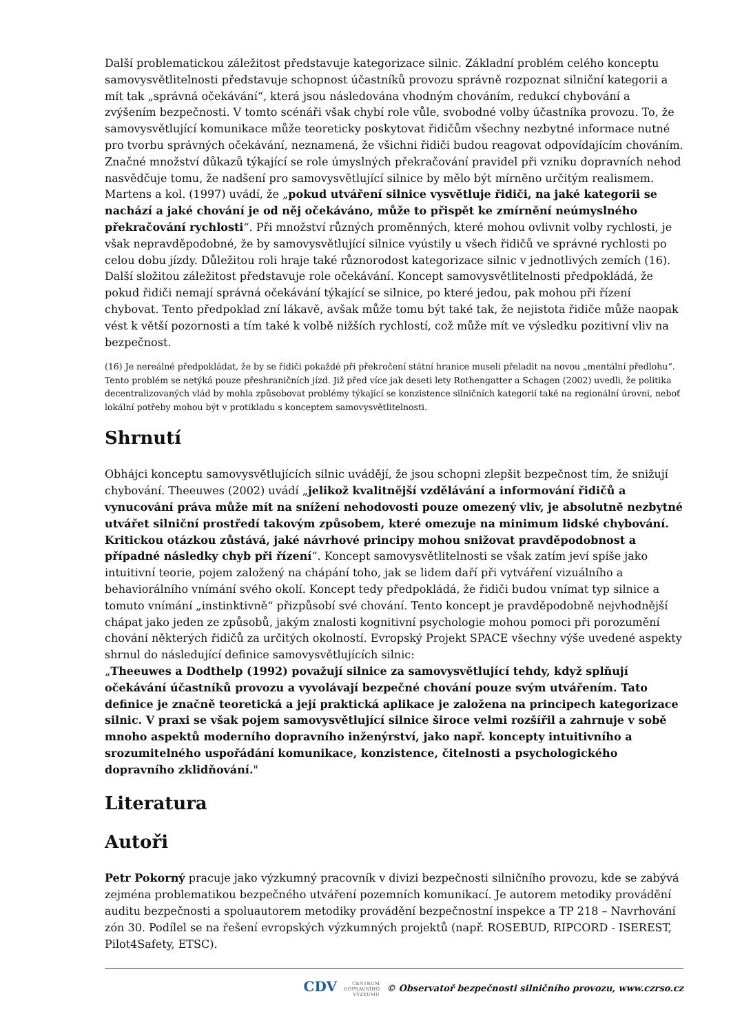Další problematickou záležitost představuje kategorizace silnic. Základní problém celého konceptu samovysvětlitelnosti představuje schopnost účastníků provozu správně rozpoznat silniční kategorii a mít tak „správná očekávání“, která jsou následována vhodným chováním, redukcí chybování a zvýšením bezpečnosti. V tomto scénáři však chybí role vůle, svobodné volby účastníka provozu. To, že samovysvětlující komunikace může teoreticky poskytovat řidičům všechny nezbytné informace nutné pro tvorbu správných očekávání, neznamená, že všichni řidiči budou reagovat odpovídajícím chováním. Značné množství důkazů týkající se role úmyslných překračování pravidel při vzniku dopravních nehod nasvědčuje tomu, že nadšení pro samovysvětlující silnice by mělo být mírněno určitým realismem. Martens a kol. (1997) uvádí, že „pokud utváření silnice vysvětluje řidiči, na jaké kategorii se nachází a jaké chování je od něj očekáváno, může to přispět ke zmírnění neúmyslného překračování rychlosti“. Při množství různých proměnných, které mohou ovlivnit volby rychlosti, je však nepravděpodobné, že by samovysvětlující silnice vyústily u všech řidičů ve správné rychlosti po celou dobu jízdy. Důležitou roli hraje také různorodost kategorizace silnic v jednotlivých zemích (16).
Další složitou záležitost představuje role očekávání. Koncept samovysvětlitelnosti předpokládá, že pokud řidiči nemají správná očekávání týkající se silnice, po které jedou, pak mohou při řízení chybovat. Tento předpoklad zní lákavě, avšak může tomu být také tak, že nejistota řidiče může naopak vést k větší pozornosti a tím také k volbě nižších rychlostí, což může mít ve výsledku pozitivní vliv na bezpečnost.
(16) Je nereálné předpokládat, že by se řidiči pokaždé při překročení státní hranice museli přeladit na novou „mentální předlohu“. Tento problém se netýká pouze přeshraničních jízd. Již před více jak deseti lety Rothengatter a Schagen (2002) uvedli, že politika decentralizovaných vlád by mohla způsobovat problémy týkající se konzistence silničních kategorií také na regionální úrovni, neboť lokální potřeby mohou být v protikladu s konceptem samovysvětlitelnosti.
Shrnutí
Obhájci konceptu samovysvětlujících silnic uvádějí, že jsou schopni zlepšit bezpečnost tím, že snižují chybování. Theeuwes (2002) uvádí „jelikož kvalitnější vzdělávání a informování řidičů a vynucování práva může mít na snížení nehodovosti pouze omezený vliv, je absolutně nezbytné utvářet silniční prostředí takovým způsobem, které omezuje na minimum lidské chybování. Kritickou otázkou zůstává, jaké návrhové principy mohou snižovat pravděpodobnost a případné následky chyb při řízení“. Koncept samovysvětlitelnosti se však zatím jeví spíše jako intuitivní teorie, pojem založený na chápání toho, jak se lidem daří při vytváření vizuálního a behaviorálního vnímání svého okolí. Koncept tedy předpokládá, že řidiči budou vnímat typ silnice a tomuto vnímání „instinktivně“ přizpůsobí své chování. Tento koncept je pravděpodobně nejvhodnější chápat jako jeden ze způsobů, jakým znalosti kognitivní psychologie mohou pomoci při porozumění chování některých řidičů za určitých okolností. Evropský Projekt SPACE všechny výše uvedené aspekty shrnul do následující definice samovysvětlujících silnic:
„Theeuwes a Dodthelp (1992) považují silnice za samovysvětlující tehdy, když splňují očekávání účastníků provozu a vyvolávají bezpečné chování pouze svým utvářením. Tato definice je značně teoretická a její praktická aplikace je založena na principech kategorizace silnic. V praxi se však pojem samovysvětlující silnice široce velmi rozšířil a zahrnuje v sobě mnoho aspektů moderního dopravního inženýrství, jako např. koncepty intuitivního a srozumitelného uspořádání komunikace, konzistence, čitelnosti a psychologického dopravního zklidňování."
Literatura
Autoři
Petr Pokorný pracuje jako výzkumný pracovník v divizi bezpečnosti silničního provozu, kde se zabývá zejména problematikou bezpečného utváření pozemních komunikací. Je autorem metodiky provádění auditu bezpečnosti a spoluautorem metodiky provádění bezpečnostní inspekce a TP 218 – Navrhování zón 30. Podílel se na řešení evropských výzkumných projektů (např. ROSEBUD, RIPCORD - ISEREST, Pilot4Safety, ETSC).
CDV CENTRUM
DOPRAVNÍHO
VÝZKUMU © Observatoř bezpečnosti silničního provozu, www.czrso.cz